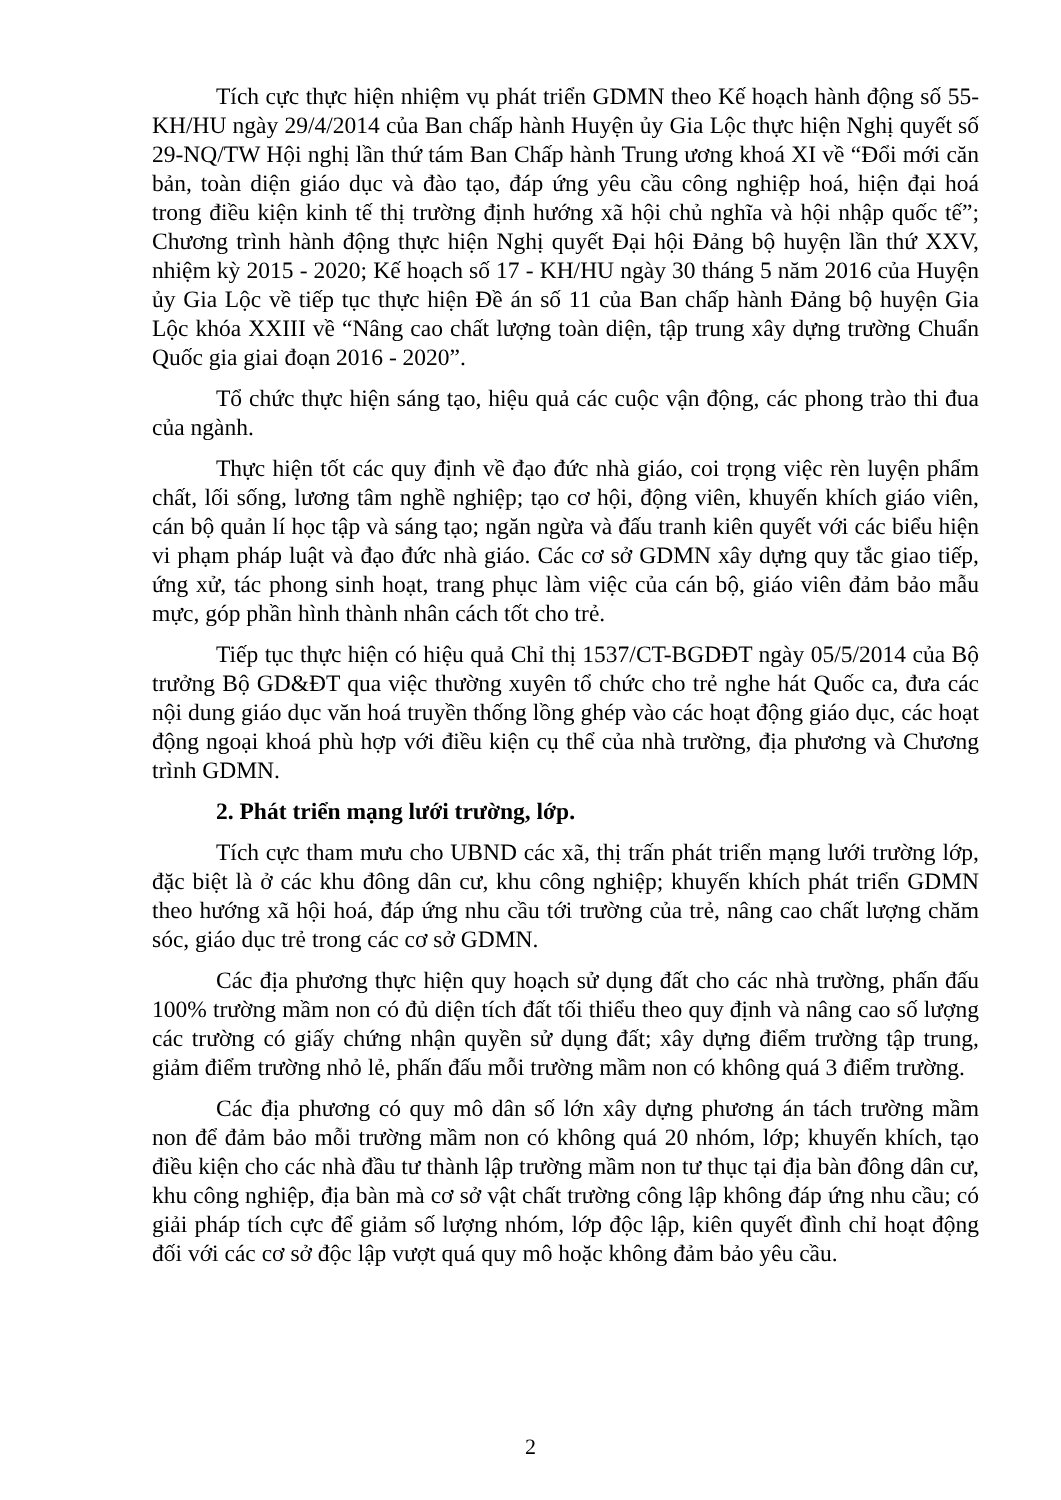Tích cực thực hiện nhiệm vụ phát triển GDMN theo Kế hoạch hành động số 55-KH/HU ngày 29/4/2014 của Ban chấp hành Huyện ủy Gia Lộc thực hiện Nghị quyết số 29-NQ/TW Hội nghị lần thứ tám Ban Chấp hành Trung ương khoá XI về “Đổi mới căn bản, toàn diện giáo dục và đào tạo, đáp ứng yêu cầu công nghiệp hoá, hiện đại hoá trong điều kiện kinh tế thị trường định hướng xã hội chủ nghĩa và hội nhập quốc tế”; Chương trình hành động thực hiện Nghị quyết Đại hội Đảng bộ huyện lần thứ XXV, nhiệm kỳ 2015 - 2020; Kế hoạch số 17 - KH/HU ngày 30 tháng 5 năm 2016 của Huyện ủy Gia Lộc về tiếp tục thực hiện Đề án số 11 của Ban chấp hành Đảng bộ huyện Gia Lộc khóa XXIII về “Nâng cao chất lượng toàn diện, tập trung xây dựng trường Chuẩn Quốc gia giai đoạn 2016 - 2020”.
Tổ chức thực hiện sáng tạo, hiệu quả các cuộc vận động, các phong trào thi đua của ngành.
Thực hiện tốt các quy định về đạo đức nhà giáo, coi trọng việc rèn luyện phẩm chất, lối sống, lương tâm nghề nghiệp; tạo cơ hội, động viên, khuyến khích giáo viên, cán bộ quản lí học tập và sáng tạo; ngăn ngừa và đấu tranh kiên quyết với các biểu hiện vi phạm pháp luật và đạo đức nhà giáo. Các cơ sở GDMN xây dựng quy tắc giao tiếp, ứng xử, tác phong sinh hoạt, trang phục làm việc của cán bộ, giáo viên đảm bảo mẫu mực, góp phần hình thành nhân cách tốt cho trẻ.
Tiếp tục thực hiện có hiệu quả Chỉ thị 1537/CT-BGDĐT ngày 05/5/2014 của Bộ trưởng Bộ GD&ĐT qua việc thường xuyên tổ chức cho trẻ nghe hát Quốc ca, đưa các nội dung giáo dục văn hoá truyền thống lồng ghép vào các hoạt động giáo dục, các hoạt động ngoại khoá phù hợp với điều kiện cụ thể của nhà trường, địa phương và Chương trình GDMN.
2. Phát triển mạng lưới trường, lớp.
Tích cực tham mưu cho UBND các xã, thị trấn phát triển mạng lưới trường lớp, đặc biệt là ở các khu đông dân cư, khu công nghiệp; khuyến khích phát triển GDMN theo hướng xã hội hoá, đáp ứng nhu cầu tới trường của trẻ, nâng cao chất lượng chăm sóc, giáo dục trẻ trong các cơ sở GDMN.
Các địa phương thực hiện quy hoạch sử dụng đất cho các nhà trường, phấn đấu 100% trường mầm non có đủ diện tích đất tối thiểu theo quy định và nâng cao số lượng các trường có giấy chứng nhận quyền sử dụng đất; xây dựng điểm trường tập trung, giảm điểm trường nhỏ lẻ, phấn đấu mỗi trường mầm non có không quá 3 điểm trường.
Các địa phương có quy mô dân số lớn xây dựng phương án tách trường mầm non để đảm bảo mỗi trường mầm non có không quá 20 nhóm, lớp; khuyến khích, tạo điều kiện cho các nhà đầu tư thành lập trường mầm non tư thục tại địa bàn đông dân cư, khu công nghiệp, địa bàn mà cơ sở vật chất trường công lập không đáp ứng nhu cầu; có giải pháp tích cực để giảm số lượng nhóm, lớp độc lập, kiên quyết đình chỉ hoạt động đối với các cơ sở độc lập vượt quá quy mô hoặc không đảm bảo yêu cầu.
2